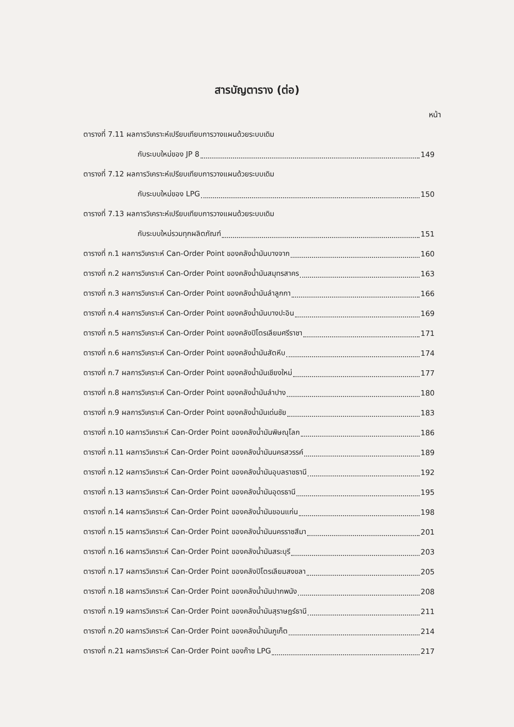สารบัญตาราง (ต่อ)
หน้า
ตารางที่ 7.11 ผลการวิเคราะห์เปรียบเทียบการวางแผนด้วยระบบเดิม
กับระบบใหม่ของ JP 8 149
ตารางที่ 7.12 ผลการวิเคราะห์เปรียบเทียบการวางแผนด้วยระบบเดิม
กับระบบใหม่ของ LPG 150
ตารางที่ 7.13 ผลการวิเคราะห์เปรียบเทียบการวางแผนด้วยระบบเดิม
กับระบบใหม่รวมทุกผลิตภัณฑ์ 151
ตารางที่ ก.1 ผลการวิเคราะห์ Can-Order Point ของคลังน้ำมันบางจาก 160
ตารางที่ ก.2 ผลการวิเคราะห์ Can-Order Point ของคลังน้ำมันสมุทรสาคร 163
ตารางที่ ก.3 ผลการวิเคราะห์ Can-Order Point ของคลังน้ำมันลำลูกกา 166
ตารางที่ ก.4 ผลการวิเคราะห์ Can-Order Point ของคลังน้ำมันบางปะอิน 169
ตารางที่ ก.5 ผลการวิเคราะห์ Can-Order Point ของคลังปิโตรเลียมศรีราชา 171
ตารางที่ ก.6 ผลการวิเคราะห์ Can-Order Point ของคลังน้ำมันสัตหีบ 174
ตารางที่ ก.7 ผลการวิเคราะห์ Can-Order Point ของคลังน้ำมันเชียงใหม่ 177
ตารางที่ ก.8 ผลการวิเคราะห์ Can-Order Point ของคลังน้ำมันลำปาง 180
ตารางที่ ก.9 ผลการวิเคราะห์ Can-Order Point ของคลังน้ำมันเด่นชัย 183
ตารางที่ ก.10 ผลการวิเคราะห์ Can-Order Point ของคลังน้ำมันพิษณุโลก 186
ตารางที่ ก.11 ผลการวิเคราะห์ Can-Order Point ของคลังน้ำมันนครสวรรค์ 189
ตารางที่ ก.12 ผลการวิเคราะห์ Can-Order Point ของคลังน้ำมันอุบลราชธานี 192
ตารางที่ ก.13 ผลการวิเคราะห์ Can-Order Point ของคลังน้ำมันอุดรธานี 195
ตารางที่ ก.14 ผลการวิเคราะห์ Can-Order Point ของคลังน้ำมันขอนแก่น 198
ตารางที่ ก.15 ผลการวิเคราะห์ Can-Order Point ของคลังน้ำมันนครราชสีมา 201
ตารางที่ ก.16 ผลการวิเคราะห์ Can-Order Point ของคลังน้ำมันสระบุรี 203
ตารางที่ ก.17 ผลการวิเคราะห์ Can-Order Point ของคลังปิโตรเลียมสงขลา 205
ตารางที่ ก.18 ผลการวิเคราะห์ Can-Order Point ของคลังน้ำมันปากพนัง 208
ตารางที่ ก.19 ผลการวิเคราะห์ Can-Order Point ของคลังน้ำมันสุราษฎร์ธานี 211
ตารางที่ ก.20 ผลการวิเคราะห์ Can-Order Point ของคลังน้ำมันภูเก็ต 214
ตารางที่ ก.21 ผลการวิเคราะห์ Can-Order Point ของก๊าซ LPG 217